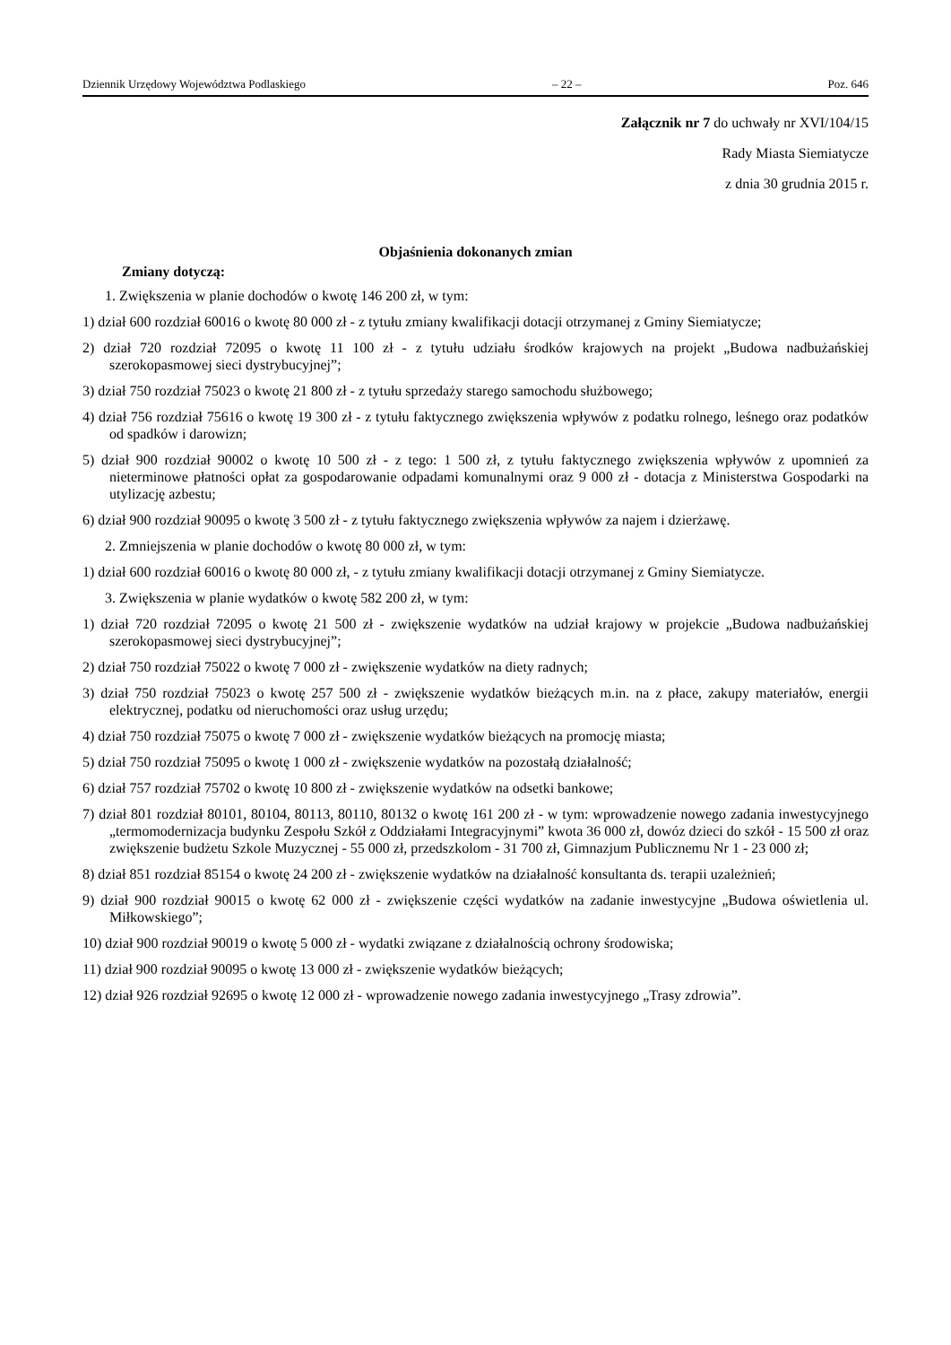Dziennik Urzędowy Województwa Podlaskiego – 22 – Poz. 646
Załącznik nr 7 do uchwały nr XVI/104/15
Rady Miasta Siemiatycze
z dnia 30 grudnia 2015 r.
Objaśnienia dokonanych zmian
Zmiany dotyczą:
1. Zwiększenia w planie dochodów o kwotę 146 200 zł, w tym:
1) dział 600 rozdział 60016 o kwotę 80 000 zł - z tytułu zmiany kwalifikacji dotacji otrzymanej z Gminy Siemiatycze;
2) dział 720 rozdział 72095 o kwotę 11 100 zł - z tytułu udziału środków krajowych na projekt „Budowa nadbużańskiej szerokopasmowej sieci dystrybucyjnej”;
3) dział 750 rozdział 75023 o kwotę 21 800 zł - z tytułu sprzedaży starego samochodu służbowego;
4) dział 756 rozdział 75616 o kwotę 19 300 zł - z tytułu faktycznego zwiększenia wpływów z podatku rolnego, leśnego oraz podatków od spadków i darowizn;
5) dział 900 rozdział 90002 o kwotę 10 500 zł - z tego: 1 500 zł, z tytułu faktycznego zwiększenia wpływów z upomnień za nieterminowe płatności opłat za gospodarowanie odpadami komunalnymi oraz 9 000 zł - dotacja z Ministerstwa Gospodarki na utylizację azbestu;
6) dział 900 rozdział 90095 o kwotę 3 500 zł - z tytułu faktycznego zwiększenia wpływów za najem i dzierżawę.
2. Zmniejszenia w planie dochodów o kwotę 80 000 zł, w tym:
1) dział 600 rozdział 60016 o kwotę 80 000 zł, - z tytułu zmiany kwalifikacji dotacji otrzymanej z Gminy Siemiatycze.
3. Zwiększenia w planie wydatków o kwotę 582 200 zł, w tym:
1) dział 720 rozdział 72095 o kwotę 21 500 zł - zwiększenie wydatków na udział krajowy w projekcie „Budowa nadbużańskiej szerokopasmowej sieci dystrybucyjnej”;
2) dział 750 rozdział 75022 o kwotę 7 000 zł - zwiększenie wydatków na diety radnych;
3) dział 750 rozdział 75023 o kwotę 257 500 zł - zwiększenie wydatków bieżących m.in. na z płace, zakupy materiałów, energii elektrycznej, podatku od nieruchomości oraz usług urzędu;
4) dział 750 rozdział 75075 o kwotę 7 000 zł - zwiększenie wydatków bieżących na promocję miasta;
5) dział 750 rozdział 75095 o kwotę 1 000 zł - zwiększenie wydatków na pozostałą działalność;
6) dział 757 rozdział 75702 o kwotę 10 800 zł - zwiększenie wydatków na odsetki bankowe;
7) dział 801 rozdział 80101, 80104, 80113, 80110, 80132 o kwotę 161 200 zł - w tym: wprowadzenie nowego zadania inwestycyjnego „termomodernizacja budynku Zespołu Szkół z Oddziałami Integracyjnymi” kwota 36 000 zł, dowóz dzieci do szkół - 15 500 zł oraz zwiększenie budżetu Szkole Muzycznej - 55 000 zł, przedszkolom - 31 700 zł, Gimnazjum Publicznemu Nr 1 - 23 000 zł;
8) dział 851 rozdział 85154 o kwotę 24 200 zł - zwiększenie wydatków na działalność konsultanta ds. terapii uzależnień;
9) dział 900 rozdział 90015 o kwotę 62 000 zł - zwiększenie części wydatków na zadanie inwestycyjne „Budowa oświetlenia ul. Miłkowskiego”;
10) dział 900 rozdział 90019 o kwotę 5 000 zł - wydatki związane z działalnością ochrony środowiska;
11) dział 900 rozdział 90095 o kwotę 13 000 zł - zwiększenie wydatków bieżących;
12) dział 926 rozdział 92695 o kwotę 12 000 zł - wprowadzenie nowego zadania inwestycyjnego „Trasy zdrowia”.